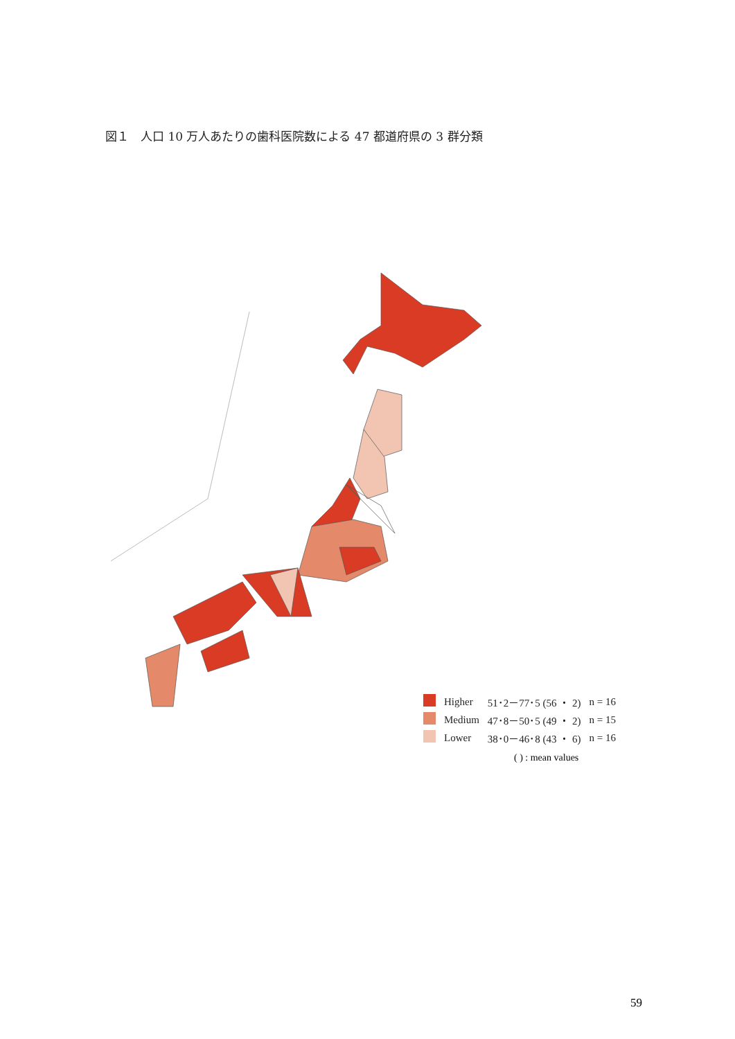図１　人口 10 万人あたりの歯科医院数による 47 都道府県の 3 群分類
| | Higher | 51･2－77･5 (56 ・ 2) | n = 16 |
| | Medium | 47･8－50･5 (49 ・ 2) | n = 15 |
| | Lower | 38･0－46･8 (43 ・ 6) | n = 16 |
( ) : mean values
59